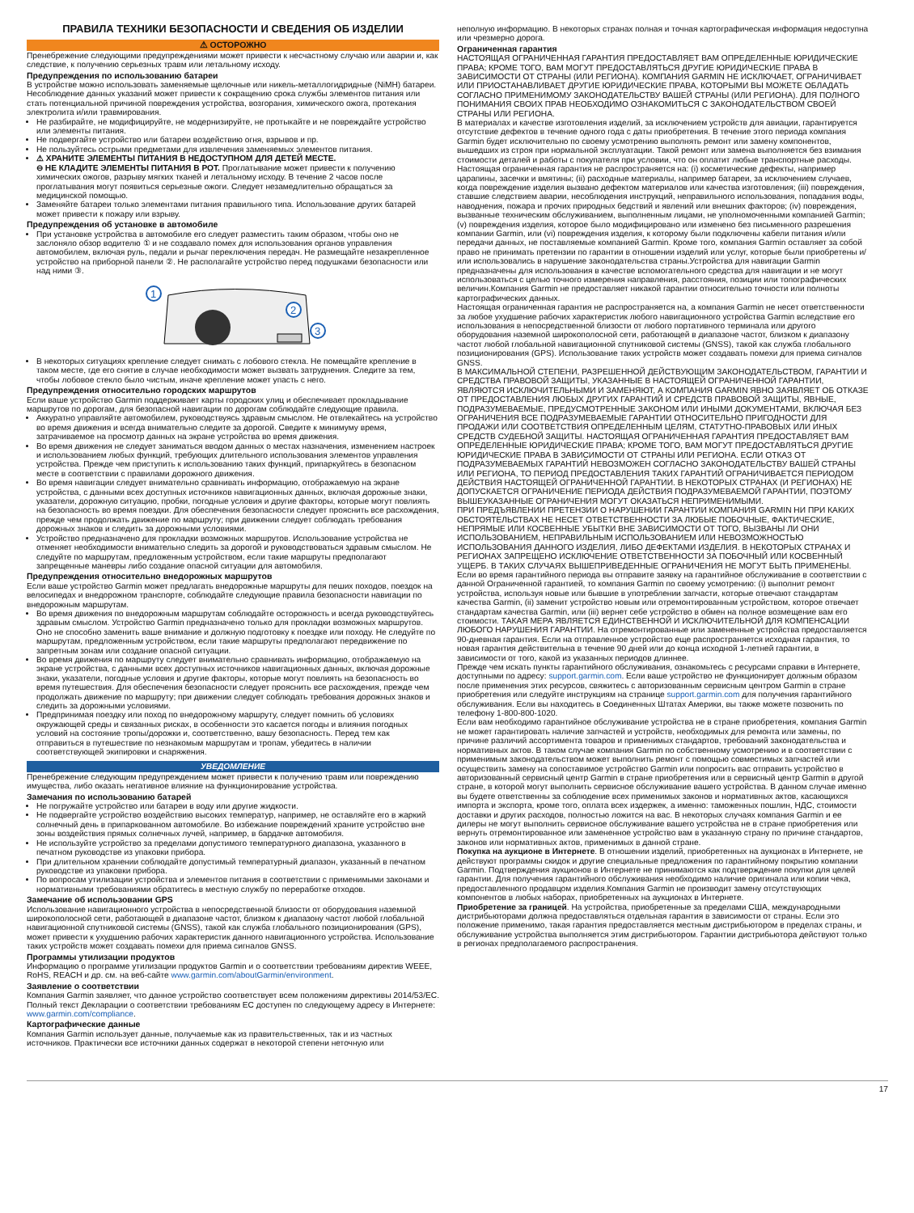ПРАВИЛА ТЕХНИКИ БЕЗОПАСНОСТИ И СВЕДЕНИЯ ОБ ИЗДЕЛИИ
⚠ ОСТОРОЖНО
Пренебрежение следующими предупреждениями может привести к несчастному случаю или аварии и, как следствие, к получению серьезных травм или летальному исходу.
Предупреждения по использованию батареи
В устройстве можно использовать заменяемые щелочные или никель-металлогидридные (NiMH) батареи.
Несоблюдение данных указаний может привести к сокращению срока службы элементов питания или стать потенциальной причиной повреждения устройства, возгорания, химического ожога, протекания электролита и/или травмирования.
Не разбирайте, не модифицируйте, не модернизируйте, не протыкайте и не повреждайте устройство или элементы питания.
Не подвергайте устройство или батареи воздействию огня, взрывов и пр.
Не пользуйтесь острыми предметами для извлечения заменяемых элементов питания.
⚠ ХРАНИТЕ ЭЛЕМЕНТЫ ПИТАНИЯ В НЕДОСТУПНОМ ДЛЯ ДЕТЕЙ МЕСТЕ.
⊖ НЕ КЛАДИТЕ ЭЛЕМЕНТЫ ПИТАНИЯ В РОТ. Проглатывание может привести к получению химических ожогов, разрыву мягких тканей и летальному исходу. В течение 2 часов после проглатывания могут появиться серьезные ожоги. Следует незамедлительно обращаться за медицинской помощью.
Заменяйте батареи только элементами питания правильного типа. Использование других батарей может привести к пожару или взрыву.
Предупреждения об установке в автомобиле
При установке устройства в автомобиле его следует разместить таким образом, чтобы оно не заслоняло обзор водителю ① и не создавало помех для использования органов управления автомобилем, включая руль, педали и рычаг переключения передач. Не размещайте незакрепленное устройство на приборной панели ②. Не располагайте устройство перед подушками безопасности или над ними ③.
1
2
3
В некоторых ситуациях крепление следует снимать с лобового стекла. Не помещайте крепление в таком месте, где его снятие в случае необходимости может вызвать затруднения. Следите за тем, чтобы лобовое стекло было чистым, иначе крепление может упасть с него.
Предупреждения относительно городских маршрутов
Если ваше устройство Garmin поддерживает карты городских улиц и обеспечивает прокладывание маршрутов по дорогам, для безопасной навигации по дорогам соблюдайте следующие правила.
Аккуратно управляйте автомобилем, руководствуясь здравым смыслом. Не отвлекайтесь на устройство во время движения и всегда внимательно следите за дорогой. Сведите к минимуму время, затрачиваемое на просмотр данных на экране устройства во время движения.
Во время движения не следует заниматься вводом данных о местах назначения, изменением настроек и использованием любых функций, требующих длительного использования элементов управления устройства. Прежде чем приступить к использованию таких функций, припаркуйтесь в безопасном месте в соответствии с правилами дорожного движения.
Во время навигации следует внимательно сравнивать информацию, отображаемую на экране устройства, с данными всех доступных источников навигационных данных, включая дорожные знаки, указатели, дорожную ситуацию, пробки, погодные условия и другие факторы, которые могут повлиять на безопасность во время поездки. Для обеспечения безопасности следует прояснить все расхождения, прежде чем продолжать движение по маршруту; при движении следует соблюдать требования дорожных знаков и следить за дорожными условиями.
Устройство предназначено для прокладки возможных маршрутов. Использование устройства не отменяет необходимости внимательно следить за дорогой и руководствоваться здравым смыслом. Не следуйте по маршрутам, предложенным устройством, если такие маршруты предполагают запрещенные маневры либо создание опасной ситуации для автомобиля.
Предупреждения относительно внедорожных маршрутов
Если ваше устройство Garmin может предлагать внедорожные маршруты для пеших походов, поездок на велосипедах и внедорожном транспорте, соблюдайте следующие правила безопасности навигации по внедорожным маршрутам.
Во время движения по внедорожным маршрутам соблюдайте осторожность и всегда руководствуйтесь здравым смыслом. Устройство Garmin предназначено только для прокладки возможных маршрутов. Оно не способно заменить ваше внимание и должную подготовку к поездке или походу. Не следуйте по маршрутам, предложенным устройством, если такие маршруты предполагают передвижение по запретным зонам или создание опасной ситуации.
Во время движения по маршруту следует внимательно сравнивать информацию, отображаемую на экране устройства, с данными всех доступных источников навигационных данных, включая дорожные знаки, указатели, погодные условия и другие факторы, которые могут повлиять на безопасность во время путешествия. Для обеспечения безопасности следует прояснить все расхождения, прежде чем продолжать движение по маршруту; при движении следует соблюдать требования дорожных знаков и следить за дорожными условиями.
Предпринимая поездку или поход по внедорожному маршруту, следует помнить об условиях окружающей среды и связанных рисках, в особенности это касается погоды и влияния погодных условий на состояние тропы/дорожки и, соответственно, вашу безопасность. Перед тем как отправиться в путешествие по незнакомым маршрутам и тропам, убедитесь в наличии соответствующей экипировки и снаряжения.
УВЕДОМЛЕНИЕ
Пренебрежение следующим предупреждением может привести к получению травм или повреждению имущества, либо оказать негативное влияние на функционирование устройства.
Замечания по использованию батарей
Не погружайте устройство или батареи в воду или другие жидкости.
Не подвергайте устройство воздействию высоких температур, например, не оставляйте его в жаркий солнечный день в припаркованном автомобиле. Во избежание повреждений храните устройство вне зоны воздействия прямых солнечных лучей, например, в бардачке автомобиля.
Не используйте устройство за пределами допустимого температурного диапазона, указанного в печатном руководстве из упаковки прибора.
При длительном хранении соблюдайте допустимый температурный диапазон, указанный в печатном руководстве из упаковки прибора.
По вопросам утилизации устройства и элементов питания в соответствии с применимыми законами и нормативными требованиями обратитесь в местную службу по переработке отходов.
Замечание об использовании GPS
Использование навигационного устройства в непосредственной близости от оборудования наземной широкополосной сети, работающей в диапазоне частот, близком к диапазону частот любой глобальной навигационной спутниковой системы (GNSS), такой как служба глобального позиционирования (GPS), может привести к ухудшению рабочих характеристик данного навигационного устройства. Использование таких устройств может создавать помехи для приема сигналов GNSS.
Программы утилизации продуктов
Информацию о программе утилизации продуктов Garmin и о соответствии требованиям директив WEEE, RoHS, REACH и др. см. на веб-сайте www.garmin.com/aboutGarmin/environment.
Заявление о соответствии
Компания Garmin заявляет, что данное устройство соответствует всем положениям директивы 2014/53/EC. Полный текст Декларации о соответствии требованиям ЕС доступен по следующему адресу в Интернете: www.garmin.com/compliance.
Картографические данные
Компания Garmin использует данные, получаемые как из правительственных, так и из частных источников. Практически все источники данных содержат в некоторой степени неточную или
неполную информацию. В некоторых странах полная и точная картографическая информация недоступна или чрезмерно дорога.
Ограниченная гарантия
НАСТОЯЩАЯ ОГРАНИЧЕННАЯ ГАРАНТИЯ ПРЕДОСТАВЛЯЕТ ВАМ ОПРЕДЕЛЕННЫЕ ЮРИДИЧЕСКИЕ ПРАВА; КРОМЕ ТОГО, ВАМ МОГУТ ПРЕДОСТАВЛЯТЬСЯ ДРУГИЕ ЮРИДИЧЕСКИЕ ПРАВА В ЗАВИСИМОСТИ ОТ СТРАНЫ (ИЛИ РЕГИОНА). КОМПАНИЯ GARMIN НЕ ИСКЛЮЧАЕТ, ОГРАНИЧИВАЕТ ИЛИ ПРИОСТАНАВЛИВАЕТ ДРУГИЕ ЮРИДИЧЕСКИЕ ПРАВА, КОТОРЫМИ ВЫ МОЖЕТЕ ОБЛАДАТЬ СОГЛАСНО ПРИМЕНИМОМУ ЗАКОНОДАТЕЛЬСТВУ ВАШЕЙ СТРАНЫ (ИЛИ РЕГИОНА). ДЛЯ ПОЛНОГО ПОНИМАНИЯ СВОИХ ПРАВ НЕОБХОДИМО ОЗНАКОМИТЬСЯ С ЗАКОНОДАТЕЛЬСТВОМ СВОЕЙ СТРАНЫ ИЛИ РЕГИОНА.
В материалах и качестве изготовления изделий, за исключением устройств для авиации, гарантируется отсутствие дефектов в течение одного года с даты приобретения. В течение этого периода компания Garmin будет исключительно по своему усмотрению выполнять ремонт или замену компонентов, вышедших из строя при нормальной эксплуатации. Такой ремонт или замена выполняется без взимания стоимости деталей и работы с покупателя при условии, что он оплатит любые транспортные расходы. Настоящая ограниченная гарантия не распространяется на: (i) косметические дефекты, например царапины, засечки и вмятины; (ii) расходные материалы, например батареи, за исключением случаев, когда повреждение изделия вызвано дефектом материалов или качества изготовления; (iii) повреждения, ставшие следствием аварии, несоблюдения инструкций, неправильного использования, попадания воды, наводнения, пожара и прочих природных бедствий и явлений или внешних факторов; (iv) повреждения, вызванные техническим обслуживанием, выполненным лицами, не уполномоченными компанией Garmin; (v) повреждения изделия, которое было модифицировано или изменено без письменного разрешения компании Garmin, или (vi) повреждения изделия, к которому были подключены кабели питания и/или передачи данных, не поставляемые компанией Garmin. Кроме того, компания Garmin оставляет за собой право не принимать претензии по гарантии в отношении изделий или услуг, которые были приобретены и/или использовались в нарушение законодательства страны.Устройства для навигации Garmin предназначены для использования в качестве вспомогательного средства для навигации и не могут использоваться с целью точного измерения направления, расстояния, позиции или топографических величин.Компания Garmin не предоставляет никакой гарантии относительно точности или полноты картографических данных.
Настоящая ограниченная гарантия не распространяется на, а компания Garmin не несет ответственности за любое ухудшение рабочих характеристик любого навигационного устройства Garmin вследствие его использования в непосредственной близости от любого портативного терминала или другого оборудования наземной широкополосной сети, работающей в диапазоне частот, близком к диапазону частот любой глобальной навигационной спутниковой системы (GNSS), такой как служба глобального позиционирования (GPS). Использование таких устройств может создавать помехи для приема сигналов GNSS.
В МАКСИМАЛЬНОЙ СТЕПЕНИ, РАЗРЕШЕННОЙ ДЕЙСТВУЮЩИМ ЗАКОНОДАТЕЛЬСТВОМ, ГАРАНТИИ И СРЕДСТВА ПРАВОВОЙ ЗАЩИТЫ, УКАЗАННЫЕ В НАСТОЯЩЕЙ ОГРАНИЧЕННОЙ ГАРАНТИИ, ЯВЛЯЮТСЯ ИСКЛЮЧИТЕЛЬНЫМИ И ЗАМЕНЯЮТ, А КОМПАНИЯ GARMIN ЯВНО ЗАЯВЛЯЕТ ОБ ОТКАЗЕ ОТ ПРЕДОСТАВЛЕНИЯ ЛЮБЫХ ДРУГИХ ГАРАНТИЙ И СРЕДСТВ ПРАВОВОЙ ЗАЩИТЫ, ЯВНЫЕ, ПОДРАЗУМЕВАЕМЫЕ, ПРЕДУСМОТРЕННЫЕ ЗАКОНОМ ИЛИ ИНЫМИ ДОКУМЕНТАМИ, ВКЛЮЧАЯ БЕЗ ОГРАНИЧЕНИЯ ВСЕ ПОДРАЗУМЕВАЕМЫЕ ГАРАНТИИ ОТНОСИТЕЛЬНО ПРИГОДНОСТИ ДЛЯ ПРОДАЖИ ИЛИ СООТВЕТСТВИЯ ОПРЕДЕЛЕННЫМ ЦЕЛЯМ, СТАТУТНО-ПРАВОВЫХ ИЛИ ИНЫХ СРЕДСТВ СУДЕБНОЙ ЗАЩИТЫ. НАСТОЯЩАЯ ОГРАНИЧЕННАЯ ГАРАНТИЯ ПРЕДОСТАВЛЯЕТ ВАМ ОПРЕДЕЛЕННЫЕ ЮРИДИЧЕСКИЕ ПРАВА; КРОМЕ ТОГО, ВАМ МОГУТ ПРЕДОСТАВЛЯТЬСЯ ДРУГИЕ ЮРИДИЧЕСКИЕ ПРАВА В ЗАВИСИМОСТИ ОТ СТРАНЫ ИЛИ РЕГИОНА. ЕСЛИ ОТКАЗ ОТ ПОДРАЗУМЕВАЕМЫХ ГАРАНТИЙ НЕВОЗМОЖЕН СОГЛАСНО ЗАКОНОДАТЕЛЬСТВУ ВАШЕЙ СТРАНЫ ИЛИ РЕГИОНА, ТО ПЕРИОД ПРЕДОСТАВЛЕНИЯ ТАКИХ ГАРАНТИЙ ОГРАНИЧИВАЕТСЯ ПЕРИОДОМ ДЕЙСТВИЯ НАСТОЯЩЕЙ ОГРАНИЧЕННОЙ ГАРАНТИИ. В НЕКОТОРЫХ СТРАНАХ (И РЕГИОНАХ) НЕ ДОПУСКАЕТСЯ ОГРАНИЧЕНИЕ ПЕРИОДА ДЕЙСТВИЯ ПОДРАЗУМЕВАЕМОЙ ГАРАНТИИ, ПОЭТОМУ ВЫШЕУКАЗАННЫЕ ОГРАНИЧЕНИЯ МОГУТ ОКАЗАТЬСЯ НЕПРИМЕНИМЫМИ.
ПРИ ПРЕДЪЯВЛЕНИИ ПРЕТЕНЗИИ О НАРУШЕНИИ ГАРАНТИИ КОМПАНИЯ GARMIN НИ ПРИ КАКИХ ОБСТОЯТЕЛЬСТВАХ НЕ НЕСЕТ ОТВЕТСТВЕННОСТИ ЗА ЛЮБЫЕ ПОБОЧНЫЕ, ФАКТИЧЕСКИЕ, НЕПРЯМЫЕ ИЛИ КОСВЕННЫЕ УБЫТКИ ВНЕ ЗАВИСИМОСТИ ОТ ТОГО, ВЫЗВАНЫ ЛИ ОНИ ИСПОЛЬЗОВАНИЕМ, НЕПРАВИЛЬНЫМ ИСПОЛЬЗОВАНИЕМ ИЛИ НЕВОЗМОЖНОСТЬЮ ИСПОЛЬЗОВАНИЯ ДАННОГО ИЗДЕЛИЯ, ЛИБО ДЕФЕКТАМИ ИЗДЕЛИЯ. В НЕКОТОРЫХ СТРАНАХ И РЕГИОНАХ ЗАПРЕЩЕНО ИСКЛЮЧЕНИЕ ОТВЕТСТВЕННОСТИ ЗА ПОБОЧНЫЙ ИЛИ КОСВЕННЫЙ УЩЕРБ. В ТАКИХ СЛУЧАЯХ ВЫШЕПРИВЕДЕННЫЕ ОГРАНИЧЕНИЯ НЕ МОГУТ БЫТЬ ПРИМЕНЕНЫ.
Если во время гарантийного периода вы отправите заявку на гарантийное обслуживание в соответствии с данной Ограниченной гарантией, то компания Garmin по своему усмотрению: (i) выполнит ремонт устройства, используя новые или бывшие в употреблении запчасти, которые отвечают стандартам качества Garmin, (ii) заменит устройство новым или отремонтированным устройством, которое отвечает стандартам качества Garmin, или (iii) вернет себе устройство в обмен на полное возмещение вам его стоимости. ТАКАЯ МЕРА ЯВЛЯЕТСЯ ЕДИНСТВЕННОЙ И ИСКЛЮЧИТЕЛЬНОЙ ДЛЯ КОМПЕНСАЦИИ ЛЮБОГО НАРУШЕНИЯ ГАРАНТИИ. На отремонтированные или замененные устройства предоставляется 90-дневная гарантия. Если на отправленное устройство еще распространяется исходная гарантия, то новая гарантия действительна в течение 90 дней или до конца исходной 1-летней гарантии, в зависимости от того, какой из указанных периодов длиннее.
Прежде чем искать пункты гарантийного обслуживания, ознакомьтесь с ресурсами справки в Интернете, доступными по адресу: support.garmin.com. Если ваше устройство не функционирует должным образом после применения этих ресурсов, свяжитесь с авторизованным сервисным центром Garmin в стране приобретения или следуйте инструкциям на странице support.garmin.com для получения гарантийного обслуживания. Если вы находитесь в Соединенных Штатах Америки, вы также можете позвонить по телефону 1-800-800-1020.
Если вам необходимо гарантийное обслуживание устройства не в стране приобретения, компания Garmin не может гарантировать наличие запчастей и устройств, необходимых для ремонта или замены, по причине различий ассортимента товаров и применимых стандартов, требований законодательства и нормативных актов. В таком случае компания Garmin по собственному усмотрению и в соответствии с применимым законодательством может выполнить ремонт с помощью совместимых запчастей или осуществить замену на сопоставимое устройство Garmin или попросить вас отправить устройство в авторизованный сервисный центр Garmin в стране приобретения или в сервисный центр Garmin в другой стране, в которой могут выполнить сервисное обслуживание вашего устройства. В данном случае именно вы будете ответственны за соблюдение всех применимых законов и нормативных актов, касающихся импорта и экспорта, кроме того, оплата всех издержек, а именно: таможенных пошлин, НДС, стоимости доставки и других расходов, полностью ложится на вас. В некоторых случаях компания Garmin и ее дилеры не могут выполнить сервисное обслуживание вашего устройства не в стране приобретения или вернуть отремонтированное или замененное устройство вам в указанную страну по причине стандартов, законов или нормативных актов, применимых в данной стране.
Покупка на аукционе в Интернете. В отношении изделий, приобретенных на аукционах в Интернете, не действуют программы скидок и другие специальные предложения по гарантийному покрытию компании Garmin. Подтверждения аукционов в Интернете не принимаются как подтверждение покупки для целей гарантии. Для получения гарантийного обслуживания необходимо наличие оригинала или копии чека, предоставленного продавцом изделия.Компания Garmin не производит замену отсутствующих компонентов в любых наборах, приобретенных на аукционах в Интернете.
Приобретение за границей. На устройства, приобретенные за пределами США, международными дистрибьюторами должна предоставляться отдельная гарантия в зависимости от страны. Если это положение применимо, такая гарантия предоставляется местным дистрибьютором в пределах страны, и обслуживание устройства выполняется этим дистрибьютором. Гарантии дистрибьютора действуют только в регионах предполагаемого распространения.
17